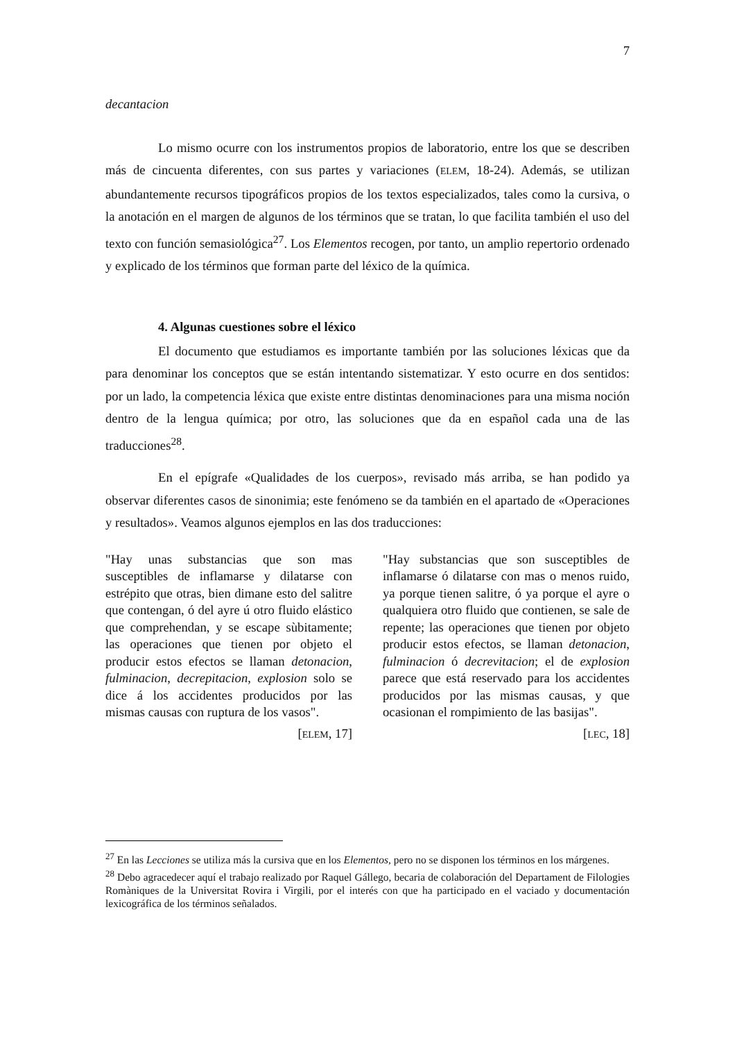7
decantacion
Lo mismo ocurre con los instrumentos propios de laboratorio, entre los que se describen más de cincuenta diferentes, con sus partes y variaciones (ELEM, 18-24). Además, se utilizan abundantemente recursos tipográficos propios de los textos especializados, tales como la cursiva, o la anotación en el margen de algunos de los términos que se tratan, lo que facilita también el uso del texto con función semasiológica<sup>27</sup>. Los Elementos recogen, por tanto, un amplio repertorio ordenado y explicado de los términos que forman parte del léxico de la química.
4. Algunas cuestiones sobre el léxico
El documento que estudiamos es importante también por las soluciones léxicas que da para denominar los conceptos que se están intentando sistematizar. Y esto ocurre en dos sentidos: por un lado, la competencia léxica que existe entre distintas denominaciones para una misma noción dentro de la lengua química; por otro, las soluciones que da en español cada una de las traducciones<sup>28</sup>.
En el epígrafe «Qualidades de los cuerpos», revisado más arriba, se han podido ya observar diferentes casos de sinonimia; este fenómeno se da también en el apartado de «Operaciones y resultados». Veamos algunos ejemplos en las dos traducciones:
"Hay unas substancias que son mas susceptibles de inflamarse y dilatarse con estrépito que otras, bien dimane esto del salitre que contengan, ó del ayre ú otro fluido elástico que comprehendan, y se escape sùbitamente; las operaciones que tienen por objeto el producir estos efectos se llaman detonacion, fulminacion, decrepitacion, explosion solo se dice á los accidentes producidos por las mismas causas con ruptura de los vasos".
[ELEM, 17]
"Hay substancias que son susceptibles de inflamarse ó dilatarse con mas o menos ruido, ya porque tienen salitre, ó ya porque el ayre o qualquiera otro fluido que contienen, se sale de repente; las operaciones que tienen por objeto producir estos efectos, se llaman detonacion, fulminacion ó decrevitacion; el de explosion parece que está reservado para los accidentes producidos por las mismas causas, y que ocasionan el rompimiento de las basijas".
[LEC, 18]
<sup>27</sup> En las Lecciones se utiliza más la cursiva que en los Elementos, pero no se disponen los términos en los márgenes.
<sup>28</sup> Debo agracedecer aquí el trabajo realizado por Raquel Gállego, becaria de colaboración del Departament de Filologies Romàniques de la Universitat Rovira i Virgili, por el interés con que ha participado en el vaciado y documentación lexicográfica de los términos señalados.